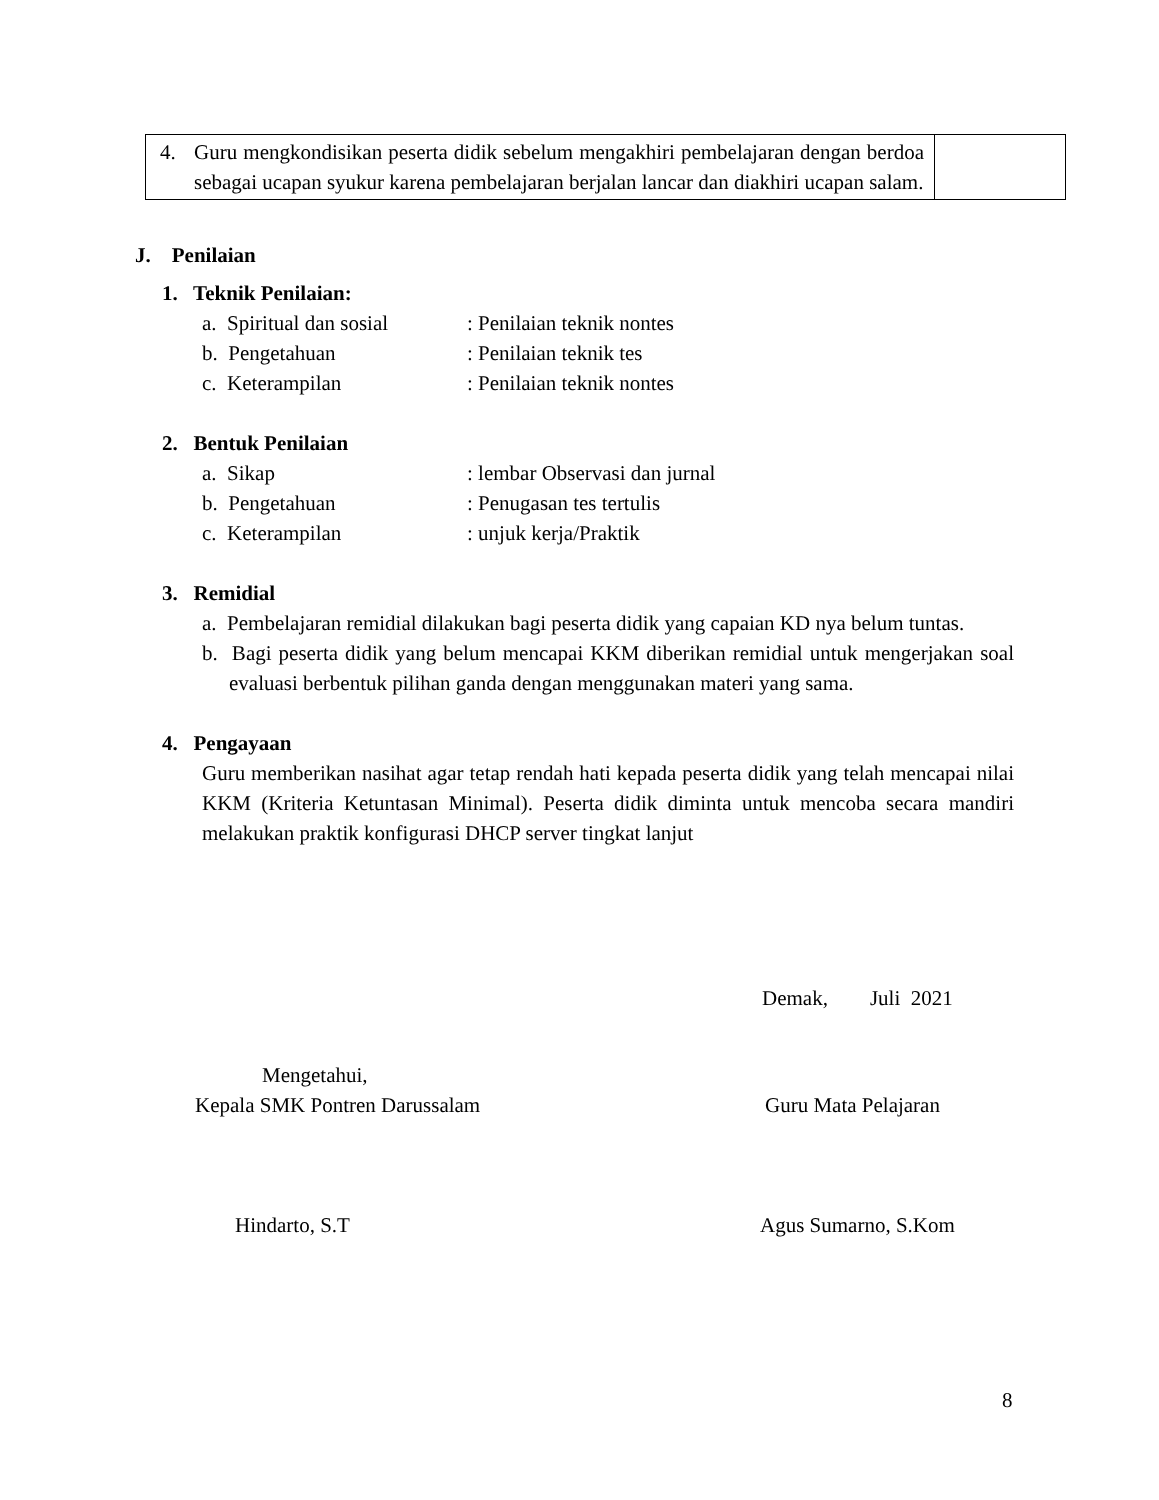| 4. Guru mengkondisikan peserta didik sebelum mengakhiri pembelajaran dengan berdoa sebagai ucapan syukur karena pembelajaran berjalan lancar dan diakhiri ucapan salam. | |
J. Penilaian
1. Teknik Penilaian:
a. Spiritual dan sosial: Penilaian teknik nontes
b. Pengetahuan: Penilaian teknik tes
c. Keterampilan: Penilaian teknik nontes
2. Bentuk Penilaian
a. Sikap: lembar Observasi dan jurnal
b. Pengetahuan: Penugasan tes tertulis
c. Keterampilan: unjuk kerja/Praktik
3. Remidial
a. Pembelajaran remidial dilakukan bagi peserta didik yang capaian KD nya belum tuntas.
b. Bagi peserta didik yang belum mencapai KKM diberikan remidial untuk mengerjakan soal evaluasi berbentuk pilihan ganda dengan menggunakan materi yang sama.
4. Pengayaan
Guru memberikan nasihat agar tetap rendah hati kepada peserta didik yang telah mencapai nilai KKM (Kriteria Ketuntasan Minimal). Peserta didik diminta untuk mencoba secara mandiri melakukan praktik konfigurasi DHCP server tingkat lanjut
Demak, Juli 2021
Mengetahui,
Kepala SMK Pontren Darussalam Guru Mata Pelajaran
Hindarto, S.T Agus Sumarno, S.Kom
8